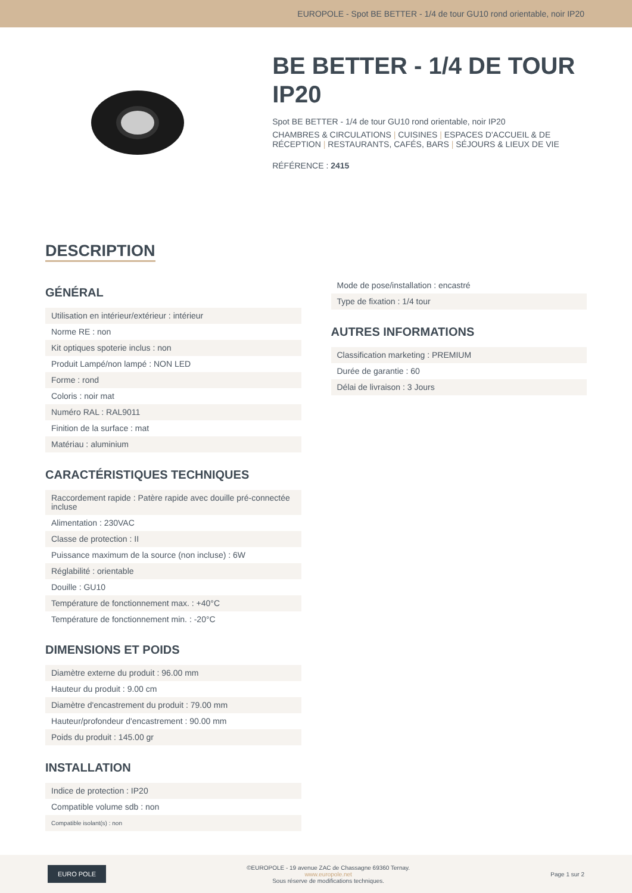EUROPOLE - Spot BE BETTER - 1/4 de tour GU10 rond orientable, noir IP20
BE BETTER - 1/4 DE TOUR IP20
Spot BE BETTER - 1/4 de tour GU10 rond orientable, noir IP20
CHAMBRES & CIRCULATIONS | CUISINES | ESPACES D'ACCUEIL & DE RÉCEPTION | RESTAURANTS, CAFÉS, BARS | SÉJOURS & LIEUX DE VIE
RÉFÉRENCE : 2415
DESCRIPTION
GÉNÉRAL
| Utilisation en intérieur/extérieur : intérieur |
| Norme RE : non |
| Kit optiques spoterie inclus : non |
| Produit Lampé/non lampé : NON LED |
| Forme : rond |
| Coloris : noir mat |
| Numéro RAL : RAL9011 |
| Finition de la surface : mat |
| Matériau : aluminium |
CARACTÉRISTIQUES TECHNIQUES
| Raccordement rapide : Patère rapide avec douille pré-connectée incluse |
| Alimentation : 230VAC |
| Classe de protection : II |
| Puissance maximum de la source (non incluse) : 6W |
| Réglabilité : orientable |
| Douille : GU10 |
| Température de fonctionnement max. : +40°C |
| Température de fonctionnement min. : -20°C |
DIMENSIONS ET POIDS
| Diamètre externe du produit : 96.00 mm |
| Hauteur du produit : 9.00 cm |
| Diamètre d'encastrement du produit : 79.00 mm |
| Hauteur/profondeur d'encastrement : 90.00 mm |
| Poids du produit : 145.00 gr |
INSTALLATION
| Indice de protection : IP20 |
| Compatible volume sdb : non |
| Compatible isolant(s) : non |
| Mode de pose/installation : encastré |
| Type de fixation : 1/4 tour |
AUTRES INFORMATIONS
| Classification marketing : PREMIUM |
| Durée de garantie : 60 |
| Délai de livraison : 3 Jours |
EURO POLE
©EUROPOLE - 19 avenue ZAC de Chassagne 69360 Ternay.
www.europole.net
Sous réserve de modifications techniques.
Page 1 sur 2